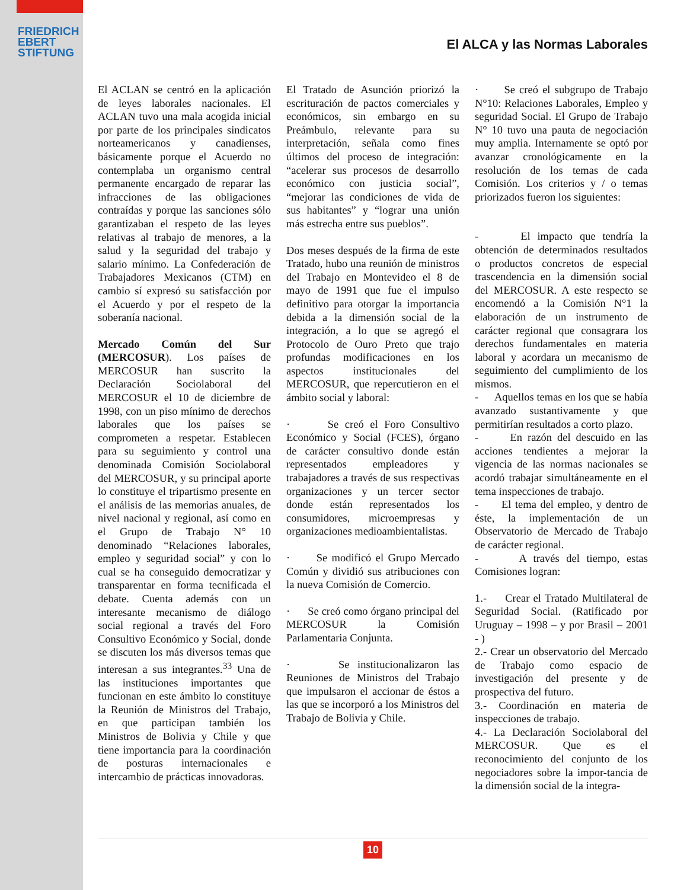FRIEDRICH
EBERT
STIFTUNG
El ALCA y las Normas Laborales
El ACLAN se centró en la aplicación de leyes laborales nacionales. El ACLAN tuvo una mala acogida inicial por parte de los principales sindicatos norteamericanos y canadienses, básicamente porque el Acuerdo no contemplaba un organismo central permanente encargado de reparar las infracciones de las obligaciones contraídas y porque las sanciones sólo garantizaban el respeto de las leyes relativas al trabajo de menores, a la salud y la seguridad del trabajo y salario mínimo. La Confederación de Trabajadores Mexicanos (CTM) en cambio sí expresó su satisfacción por el Acuerdo y por el respeto de la soberanía nacional.
Mercado Común del Sur (MERCOSUR). Los países de MERCOSUR han suscrito la Declaración Sociolaboral del MERCOSUR el 10 de diciembre de 1998, con un piso mínimo de derechos laborales que los países se comprometen a respetar. Establecen para su seguimiento y control una denominada Comisión Sociolaboral del MERCOSUR, y su principal aporte lo constituye el tripartismo presente en el análisis de las memorias anuales, de nivel nacional y regional, así como en el Grupo de Trabajo N° 10 denominado “Relaciones laborales, empleo y seguridad social” y con lo cual se ha conseguido democratizar y transparentar en forma tecnificada el debate. Cuenta además con un interesante mecanismo de diálogo social regional a través del Foro Consultivo Económico y Social, donde se discuten los más diversos temas que interesan a sus integrantes.<sup>33</sup> Una de las instituciones importantes que funcionan en este ámbito lo constituye la Reunión de Ministros del Trabajo, en que participan también los Ministros de Bolivia y Chile y que tiene importancia para la coordinación de posturas internacionales e intercambio de prácticas innovadoras.
El Tratado de Asunción priorizó la escrituración de pactos comerciales y económicos, sin embargo en su Preámbulo, relevante para su interpretación, señala como fines últimos del proceso de integración: “acelerar sus procesos de desarrollo económico con justicia social”, “mejorar las condiciones de vida de sus habitantes” y “lograr una unión más estrecha entre sus pueblos”.
Dos meses después de la firma de este Tratado, hubo una reunión de ministros del Trabajo en Montevideo el 8 de mayo de 1991 que fue el impulso definitivo para otorgar la importancia debida a la dimensión social de la integración, a lo que se agregó el Protocolo de Ouro Preto que trajo profundas modificaciones en los aspectos institucionales del MERCOSUR, que repercutieron en el ámbito social y laboral:
· Se creó el Foro Consultivo Económico y Social (FCES), órgano de carácter consultivo donde están representados empleadores y trabajadores a través de sus respectivas organizaciones y un tercer sector donde están representados los consumidores, microempresas y organizaciones medioambientalistas.
· Se modificó el Grupo Mercado Común y dividió sus atribuciones con la nueva Comisión de Comercio.
· Se creó como órgano principal del MERCOSUR la Comisión Parlamentaria Conjunta.
· Se institucionalizaron las Reuniones de Ministros del Trabajo que impulsaron el accionar de éstos a las que se incorporó a los Ministros del Trabajo de Bolivia y Chile.
· Se creó el subgrupo de Trabajo N°10: Relaciones Laborales, Empleo y seguridad Social. El Grupo de Trabajo N° 10 tuvo una pauta de negociación muy amplia. Internamente se optó por avanzar cronológicamente en la resolución de los temas de cada Comisión. Los criterios y / o temas priorizados fueron los siguientes:
- El impacto que tendría la obtención de determinados resultados o productos concretos de especial trascendencia en la dimensión social del MERCOSUR. A este respecto se encomendó a la Comisión N°1 la elaboración de un instrumento de carácter regional que consagrara los derechos fundamentales en materia laboral y acordara un mecanismo de seguimiento del cumplimiento de los mismos.
- Aquellos temas en los que se había avanzado sustantivamente y que permitirían resultados a corto plazo.
- En razón del descuido en las acciones tendientes a mejorar la vigencia de las normas nacionales se acordó trabajar simultáneamente en el tema inspecciones de trabajo.
- El tema del empleo, y dentro de éste, la implementación de un Observatorio de Mercado de Trabajo de carácter regional.
- A través del tiempo, estas Comisiones logran:
1.- Crear el Tratado Multilateral de Seguridad Social. (Ratificado por Uruguay – 1998 – y por Brasil – 2001 - )
2.- Crear un observatorio del Mercado de Trabajo como espacio de investigación del presente y de prospectiva del futuro.
3.- Coordinación en materia de inspecciones de trabajo.
4.- La Declaración Sociolaboral del MERCOSUR. Que es el reconocimiento del conjunto de los negociadores sobre la impor-tancia de la dimensión social de la integra-
10